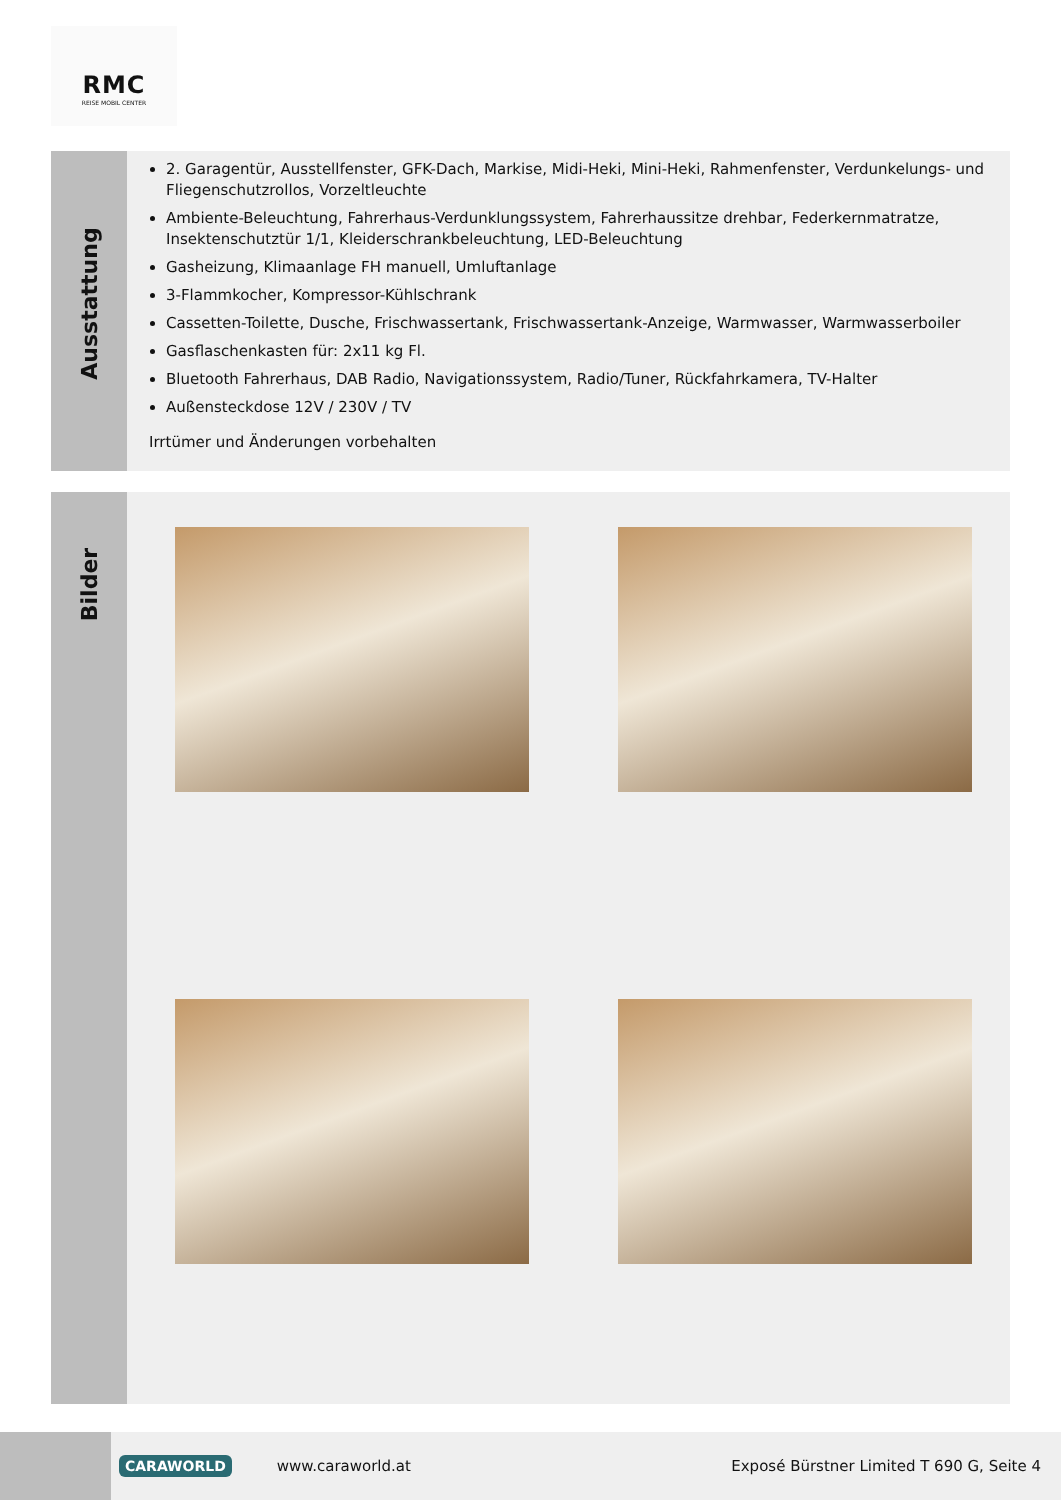RMC
REISE MOBIL CENTER
Ausstattung
2. Garagentür, Ausstellfenster, GFK-Dach, Markise, Midi-Heki, Mini-Heki, Rahmenfenster, Verdunkelungs- und Fliegenschutzrollos, Vorzeltleuchte
Ambiente-Beleuchtung, Fahrerhaus-Verdunklungssystem, Fahrerhaussitze drehbar, Federkernmatratze, Insektenschutztür 1/1, Kleiderschrankbeleuchtung, LED-Beleuchtung
Gasheizung, Klimaanlage FH manuell, Umluftanlage
3-Flammkocher, Kompressor-Kühlschrank
Cassetten-Toilette, Dusche, Frischwassertank, Frischwassertank-Anzeige, Warmwasser, Warmwasserboiler
Gasflaschenkasten für: 2x11 kg Fl.
Bluetooth Fahrerhaus, DAB Radio, Navigationssystem, Radio/Tuner, Rückfahrkamera, TV-Halter
Außensteckdose 12V / 230V / TV
Irrtümer und Änderungen vorbehalten
Bilder
CARAWORLD www.caraworld.at Exposé Bürstner Limited T 690 G, Seite 4